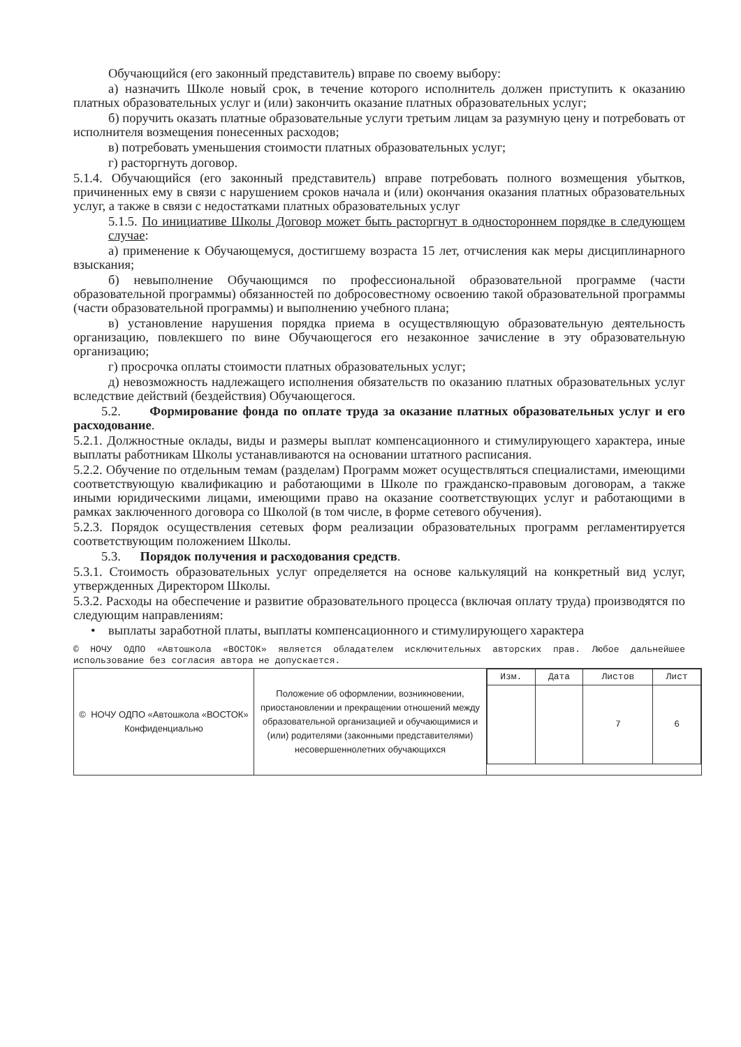Обучающийся (его законный представитель) вправе по своему выбору:
а) назначить Школе новый срок, в течение которого исполнитель должен приступить к оказанию платных образовательных услуг и (или) закончить оказание платных образовательных услуг;
б) поручить оказать платные образовательные услуги третьим лицам за разумную цену и потребовать от исполнителя возмещения понесенных расходов;
в) потребовать уменьшения стоимости платных образовательных услуг;
г) расторгнуть договор.
5.1.4. Обучающийся (его законный представитель) вправе потребовать полного возмещения убытков, причиненных ему в связи с нарушением сроков начала и (или) окончания оказания платных образовательных услуг, а также в связи с недостатками платных образовательных услуг
5.1.5. По инициативе Школы Договор может быть расторгнут в одностороннем порядке в следующем случае:
а) применение к Обучающемуся, достигшему возраста 15 лет, отчисления как меры дисциплинарного взыскания;
б) невыполнение Обучающимся по профессиональной образовательной программе (части образовательной программы) обязанностей по добросовестному освоению такой образовательной программы (части образовательной программы) и выполнению учебного плана;
в) установление нарушения порядка приема в осуществляющую образовательную деятельность организацию, повлекшего по вине Обучающегося его незаконное зачисление в эту образовательную организацию;
г) просрочка оплаты стоимости платных образовательных услуг;
д) невозможность надлежащего исполнения обязательств по оказанию платных образовательных услуг вследствие действий (бездействия) Обучающегося.
5.2. Формирование фонда по оплате труда за оказание платных образовательных услуг и его расходование.
5.2.1. Должностные оклады, виды и размеры выплат компенсационного и стимулирующего характера, иные выплаты работникам Школы устанавливаются на основании штатного расписания.
5.2.2. Обучение по отдельным темам (разделам) Программ может осуществляться специалистами, имеющими соответствующую квалификацию и работающими в Школе по гражданско-правовым договорам, а также иными юридическими лицами, имеющими право на оказание соответствующих услуг и работающими в рамках заключенного договора со Школой (в том числе, в форме сетевого обучения).
5.2.3. Порядок осуществления сетевых форм реализации образовательных программ регламентируется соответствующим положением Школы.
5.3. Порядок получения и расходования средств.
5.3.1. Стоимость образовательных услуг определяется на основе калькуляций на конкретный вид услуг, утвержденных Директором Школы.
5.3.2. Расходы на обеспечение и развитие образовательного процесса (включая оплату труда) производятся по следующим направлениям:
• выплаты заработной платы, выплаты компенсационного и стимулирующего характера
© НОЧУ ОДПО «Автошкола «ВОСТОК» является обладателем исключительных авторских прав. Любое дальнейшее использование без согласия автора не допускается.
| © НОЧУ ОДПО «Автошкола «ВОСТОК» Конфиденциально | Положение об оформлении, возникновении, приостановлении и прекращении отношений между образовательной организацией и обучающимися и (или) родителями (законными представителями) несовершеннолетних обучающихся | / Изм. / Дата / Листов / Лист / / / / 7 / 6 / |